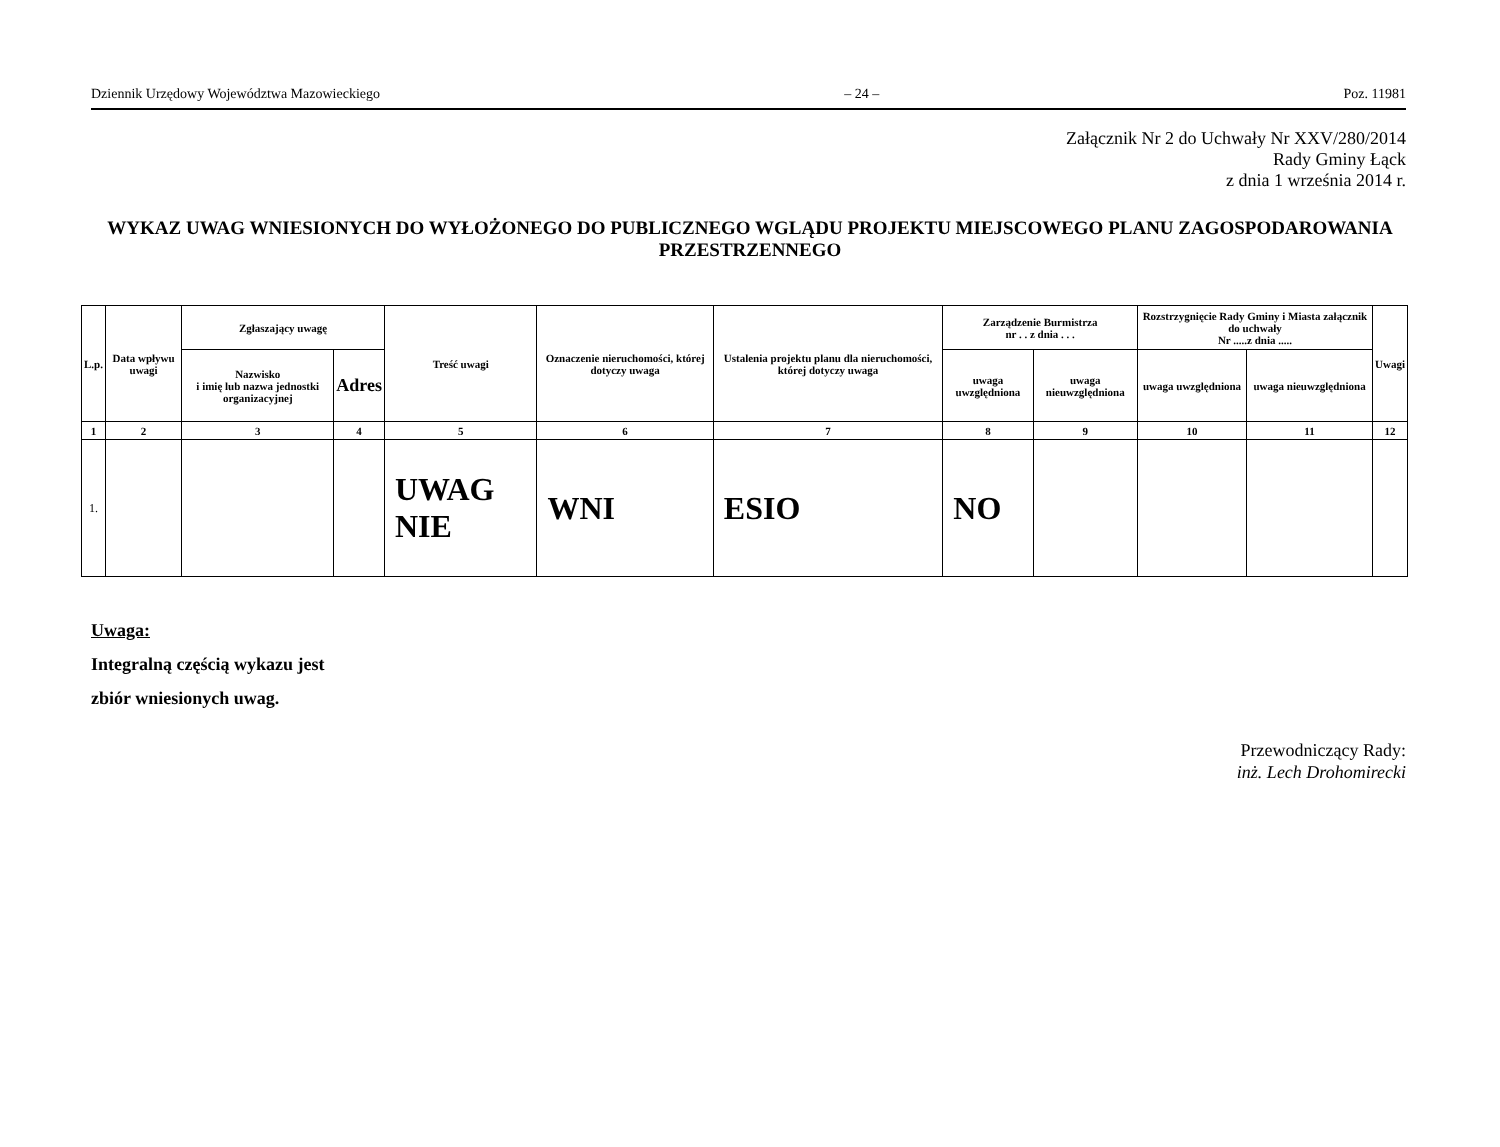Dziennik Urzędowy Województwa Mazowieckiego – 24 – Poz. 11981
Załącznik Nr 2 do Uchwały Nr XXV/280/2014
Rady Gminy Łąck
z dnia 1 września 2014 r.
WYKAZ UWAG WNIESIONYCH DO WYŁOŻONEGO DO PUBLICZNEGO WGLĄDU PROJEKTU MIEJSCOWEGO PLANU ZAGOSPODAROWANIA PRZESTRZENNEGO
| L.p. | Data wpływu uwagi | Zgłaszający uwagę | | Treść uwagi | Oznaczenie nieruchomości, której dotyczy uwaga | Ustalenia projektu planu dla nieruchomości, której dotyczy uwaga | Zarządzenie Burmistrza nr . . z dnia . . . | | Rozstrzygnięcie Rady Gminy i Miasta załącznik do uchwały Nr .....z dnia ..... | | Uwagi |
| --- | --- | --- | --- | --- | --- | --- | --- | --- | --- | --- | --- |
| | | Nazwisko i imię lub nazwa jednostki organizacyjnej | Adres | | | | uwaga uwzględniona | uwaga nieuwzględniona | uwaga uwzględniona | uwaga nieuwzględniona | |
| 1 | 2 | 3 | 4 | 5 | 6 | 7 | 8 | 9 | 10 | 11 | 12 |
| 1. | | | | UWAG NIE | WNI | ESIO | NO | | | | |
Uwaga:
Integralną częścią wykazu jest
zbiór wniesionych uwag.
Przewodniczący Rady:
inż. Lech Drohomirecki